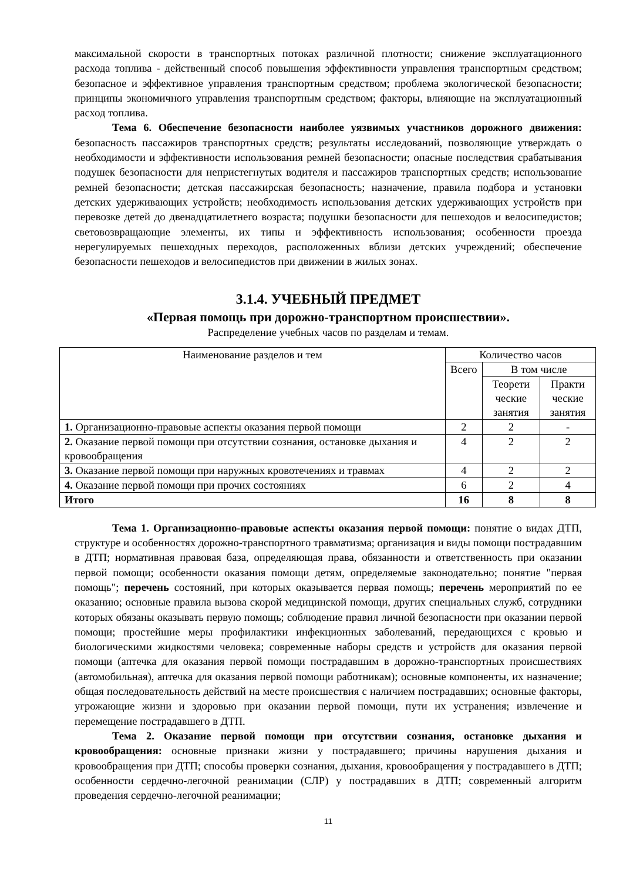максимальной скорости в транспортных потоках различной плотности; снижение эксплуатационного расхода топлива - действенный способ повышения эффективности управления транспортным средством; безопасное и эффективное управления транспортным средством; проблема экологической безопасности; принципы экономичного управления транспортным средством; факторы, влияющие на эксплуатационный расход топлива.
Тема 6. Обеспечение безопасности наиболее уязвимых участников дорожного движения: безопасность пассажиров транспортных средств; результаты исследований, позволяющие утверждать о необходимости и эффективности использования ремней безопасности; опасные последствия срабатывания подушек безопасности для непристегнутых водителя и пассажиров транспортных средств; использование ремней безопасности; детская пассажирская безопасность; назначение, правила подбора и установки детских удерживающих устройств; необходимость использования детских удерживающих устройств при перевозке детей до двенадцатилетнего возраста; подушки безопасности для пешеходов и велосипедистов; световозвращающие элементы, их типы и эффективность использования; особенности проезда нерегулируемых пешеходных переходов, расположенных вблизи детских учреждений; обеспечение безопасности пешеходов и велосипедистов при движении в жилых зонах.
3.1.4. УЧЕБНЫЙ ПРЕДМЕТ
«Первая помощь при дорожно-транспортном происшествии».
Распределение учебных часов по разделам и темам.
| Наименование разделов и тем | Количество часов | | |
| --- | --- | --- | --- |
| | Всего | В том числе | |
| | | Теорети ческие занятия | Практи ческие занятия |
| 1. Организационно-правовые аспекты оказания первой помощи | 2 | 2 | - |
| 2. Оказание первой помощи при отсутствии сознания, остановке дыхания и кровообращения | 4 | 2 | 2 |
| 3. Оказание первой помощи при наружных кровотечениях и травмах | 4 | 2 | 2 |
| 4. Оказание первой помощи при прочих состояниях | 6 | 2 | 4 |
| Итого | 16 | 8 | 8 |
Тема 1. Организационно-правовые аспекты оказания первой помощи: понятие о видах ДТП, структуре и особенностях дорожно-транспортного травматизма; организация и виды помощи пострадавшим в ДТП; нормативная правовая база, определяющая права, обязанности и ответственность при оказании первой помощи; особенности оказания помощи детям, определяемые законодательно; понятие "первая помощь"; перечень состояний, при которых оказывается первая помощь; перечень мероприятий по ее оказанию; основные правила вызова скорой медицинской помощи, других специальных служб, сотрудники которых обязаны оказывать первую помощь; соблюдение правил личной безопасности при оказании первой помощи; простейшие меры профилактики инфекционных заболеваний, передающихся с кровью и биологическими жидкостями человека; современные наборы средств и устройств для оказания первой помощи (аптечка для оказания первой помощи пострадавшим в дорожно-транспортных происшествиях (автомобильная), аптечка для оказания первой помощи работникам); основные компоненты, их назначение; общая последовательность действий на месте происшествия с наличием пострадавших; основные факторы, угрожающие жизни и здоровью при оказании первой помощи, пути их устранения; извлечение и перемещение пострадавшего в ДТП.
Тема 2. Оказание первой помощи при отсутствии сознания, остановке дыхания и кровообращения: основные признаки жизни у пострадавшего; причины нарушения дыхания и кровообращения при ДТП; способы проверки сознания, дыхания, кровообращения у пострадавшего в ДТП; особенности сердечно-легочной реанимации (СЛР) у пострадавших в ДТП; современный алгоритм проведения сердечно-легочной реанимации;
11